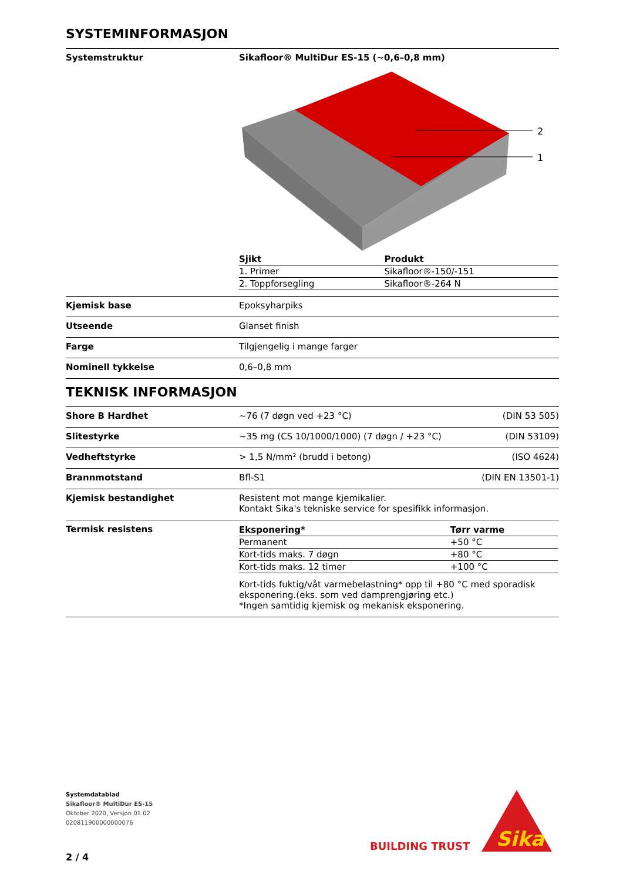SYSTEMINFORMASJON
Systemstruktur Sikafloor® MultiDur ES-15 (~0,6–0,8 mm)
2
1
| Sjikt | Produkt |
| --- | --- |
| 1. Primer | Sikafloor®-150/-151 |
| 2. Toppforsegling | Sikafloor®-264 N |
Kjemisk base Epoksyharpiks
Utseende Glanset finish
Farge Tilgjengelig i mange farger
Nominell tykkelse 0,6–0,8 mm
TEKNISK INFORMASJON
Shore B Hardhet ~76 (7 døgn ved +23 °C) (DIN 53 505)
Slitestyrke ~35 mg (CS 10/1000/1000) (7 døgn / +23 °C) (DIN 53109)
Vedheftstyrke > 1,5 N/mm² (brudd i betong) (ISO 4624)
Brannmotstand Bfl-S1 (DIN EN 13501-1)
Kjemisk bestandighet Resistent mot mange kjemikalier.
Kontakt Sika's tekniske service for spesifikk informasjon.
Termisk resistens
| Eksponering* | Tørr varme |
| --- | --- |
| Permanent | +50 °C |
| Kort-tids maks. 7 døgn | +80 °C |
| Kort-tids maks. 12 timer | +100 °C |
Kort-tids fuktig/våt varmebelastning* opp til +80 °C med sporadisk eksponering.(eks. som ved damprengjøring etc.)
*Ingen samtidig kjemisk og mekanisk eksponering.
Systemdatablad
Sikafloor® MultiDur ES-15
Oktober 2020, Versjon 01.02
020811900000000076
BUILDING TRUST
Sika
2 / 4